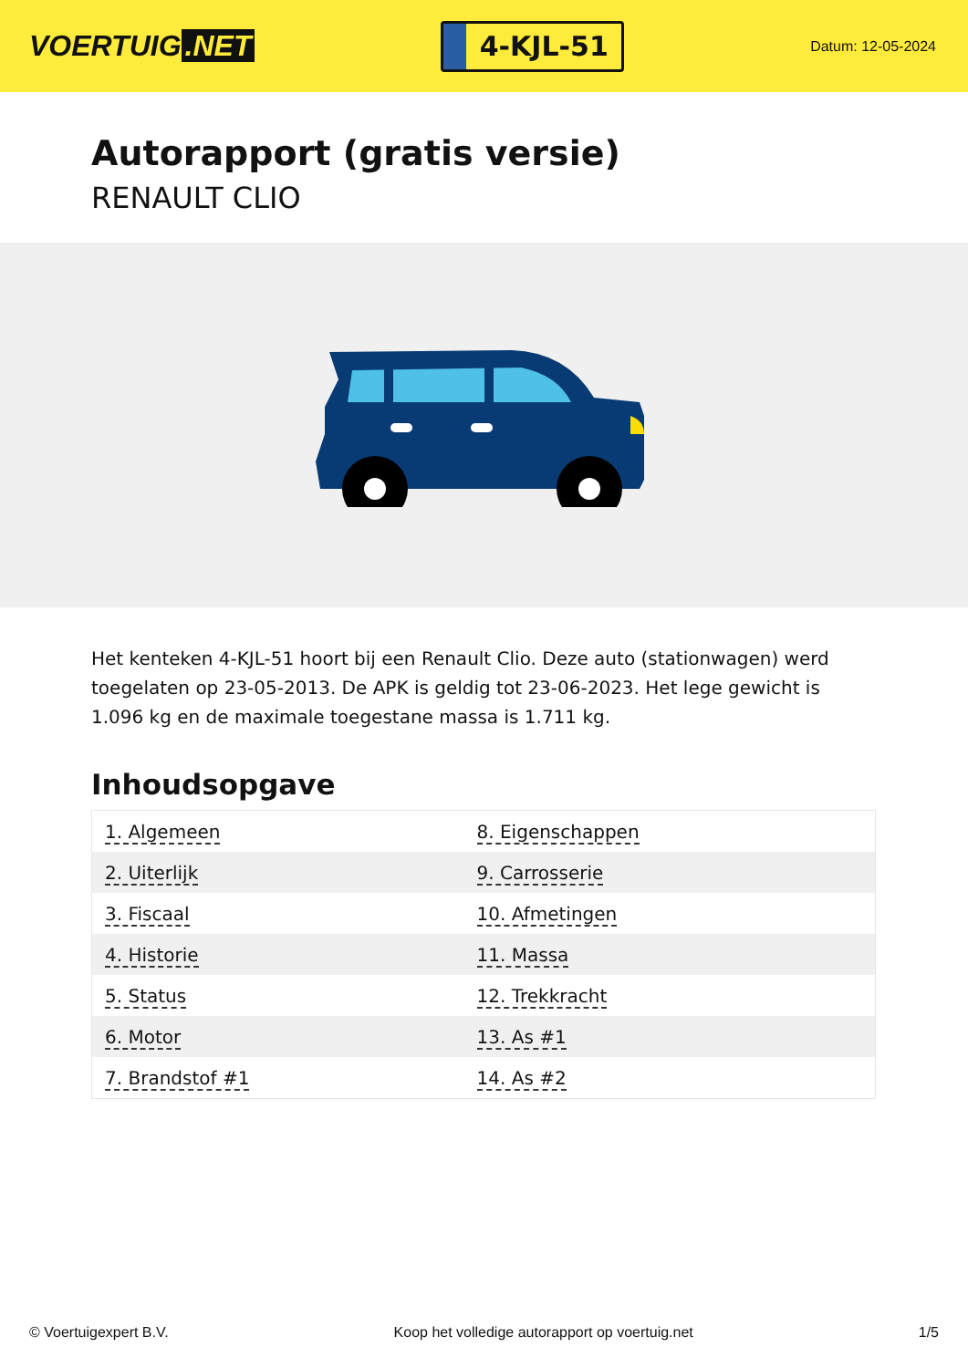VOERTUIG.NET
4-KJL-51
Datum: 12-05-2024
Autorapport (gratis versie)
RENAULT CLIO
Het kenteken 4-KJL-51 hoort bij een Renault Clio. Deze auto (stationwagen) werd toegelaten op 23-05-2013. De APK is geldig tot 23-06-2023. Het lege gewicht is 1.096 kg en de maximale toegestane massa is 1.711 kg.
Inhoudsopgave
| 1. Algemeen | 8. Eigenschappen |
| 2. Uiterlijk | 9. Carrosserie |
| 3. Fiscaal | 10. Afmetingen |
| 4. Historie | 11. Massa |
| 5. Status | 12. Trekkracht |
| 6. Motor | 13. As #1 |
| 7. Brandstof #1 | 14. As #2 |
© Voertuigexpert B.V. Koop het volledige autorapport op voertuig.net 1/5